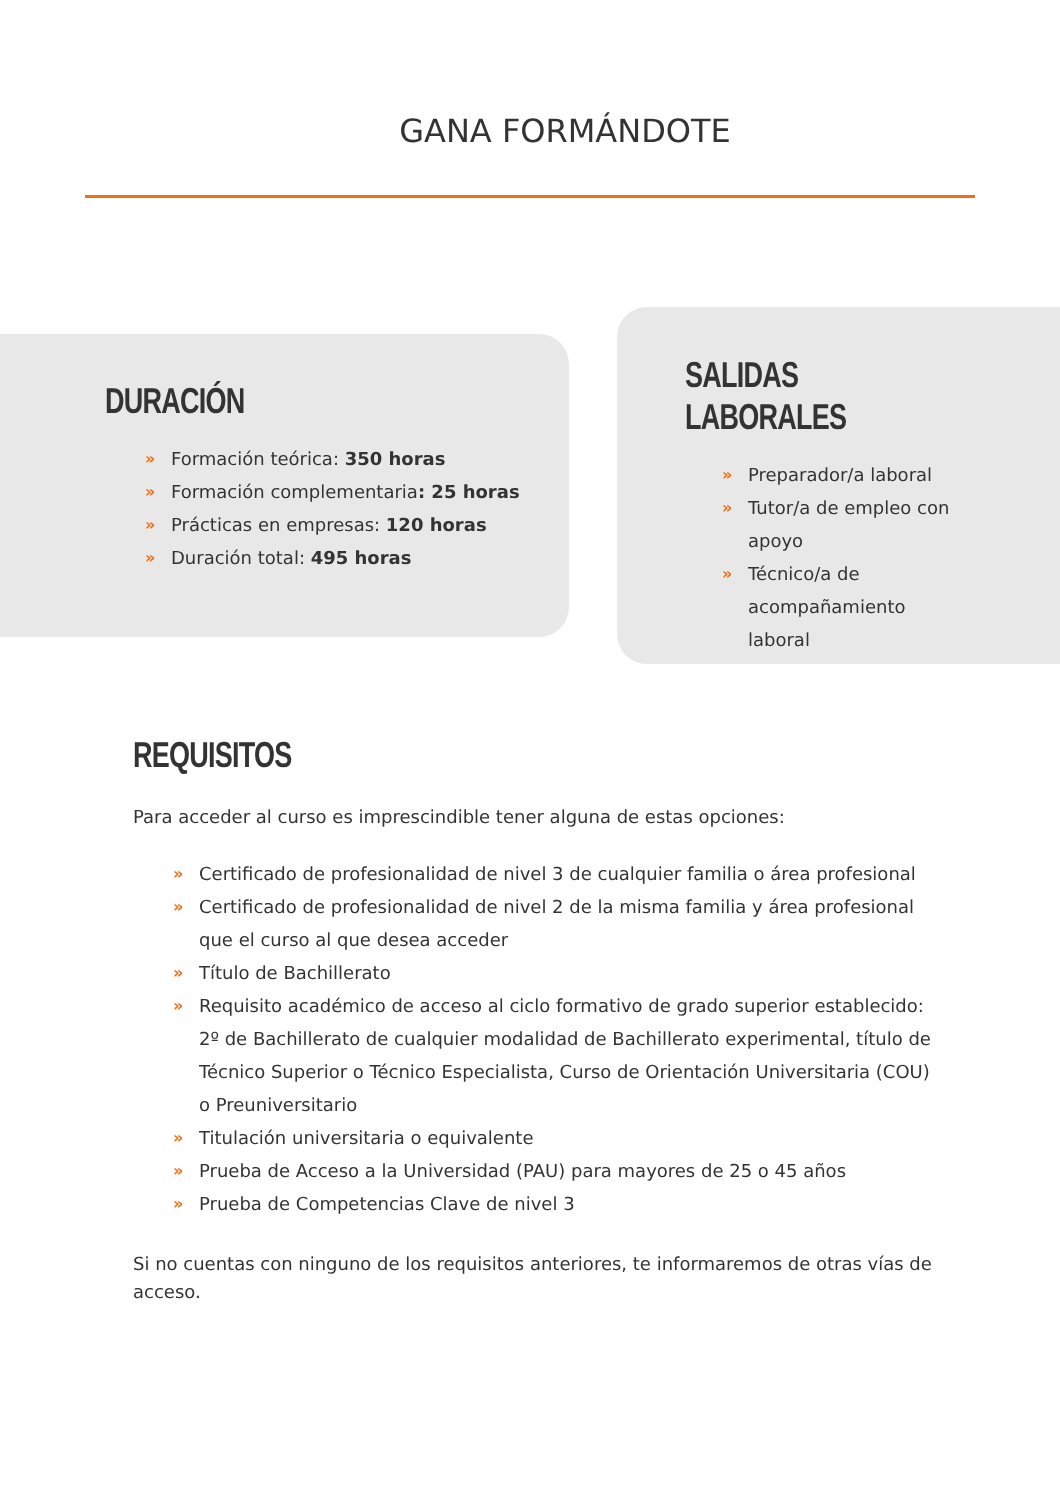GANA FORMÁNDOTE
DURACIÓN
» Formación teórica: 350 horas
» Formación complementaria: 25 horas
» Prácticas en empresas: 120 horas
» Duración total: 495 horas
SALIDAS LABORALES
» Preparador/a laboral
» Tutor/a de empleo con apoyo
» Técnico/a de acompañamiento laboral
REQUISITOS
Para acceder al curso es imprescindible tener alguna de estas opciones:
» Certificado de profesionalidad de nivel 3 de cualquier familia o área profesional
» Certificado de profesionalidad de nivel 2 de la misma familia y área profesional que el curso al que desea acceder
» Título de Bachillerato
» Requisito académico de acceso al ciclo formativo de grado superior establecido: 2º de Bachillerato de cualquier modalidad de Bachillerato experimental, título de Técnico Superior o Técnico Especialista, Curso de Orientación Universitaria (COU) o Preuniversitario
» Titulación universitaria o equivalente
» Prueba de Acceso a la Universidad (PAU) para mayores de 25 o 45 años
» Prueba de Competencias Clave de nivel 3
Si no cuentas con ninguno de los requisitos anteriores, te informaremos de otras vías de acceso.